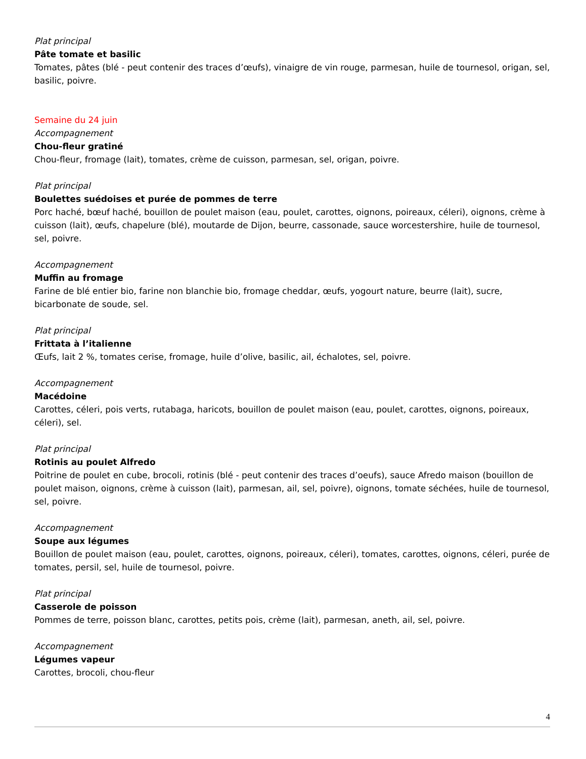Plat principal
Pâte tomate et basilic
Tomates, pâtes (blé - peut contenir des traces d’œufs), vinaigre de vin rouge, parmesan, huile de tournesol, origan, sel, basilic, poivre.
Semaine du 24 juin
Accompagnement
Chou-fleur gratiné
Chou-fleur, fromage (lait), tomates, crème de cuisson, parmesan, sel, origan, poivre.
Plat principal
Boulettes suédoises et purée de pommes de terre
Porc haché, bœuf haché, bouillon de poulet maison (eau, poulet, carottes, oignons, poireaux, céleri), oignons, crème à cuisson (lait), œufs, chapelure (blé), moutarde de Dijon, beurre, cassonade, sauce worcestershire, huile de tournesol, sel, poivre.
Accompagnement
Muffin au fromage
Farine de blé entier bio, farine non blanchie bio, fromage cheddar, œufs, yogourt nature, beurre (lait), sucre, bicarbonate de soude, sel.
Plat principal
Frittata à l’italienne
Œufs, lait 2 %, tomates cerise, fromage, huile d’olive, basilic, ail, échalotes, sel, poivre.
Accompagnement
Macédoine
Carottes, céleri, pois verts, rutabaga, haricots, bouillon de poulet maison (eau, poulet, carottes, oignons, poireaux, céleri), sel.
Plat principal
Rotinis au poulet Alfredo
Poitrine de poulet en cube, brocoli, rotinis (blé - peut contenir des traces d’oeufs), sauce Afredo maison (bouillon de poulet maison, oignons, crème à cuisson (lait), parmesan, ail, sel, poivre), oignons, tomate séchées, huile de tournesol, sel, poivre.
Accompagnement
Soupe aux légumes
Bouillon de poulet maison (eau, poulet, carottes, oignons, poireaux, céleri), tomates, carottes, oignons, céleri, purée de tomates, persil, sel, huile de tournesol, poivre.
Plat principal
Casserole de poisson
Pommes de terre, poisson blanc, carottes, petits pois, crème (lait), parmesan, aneth, ail, sel, poivre.
Accompagnement
Légumes vapeur
Carottes, brocoli, chou-fleur
4